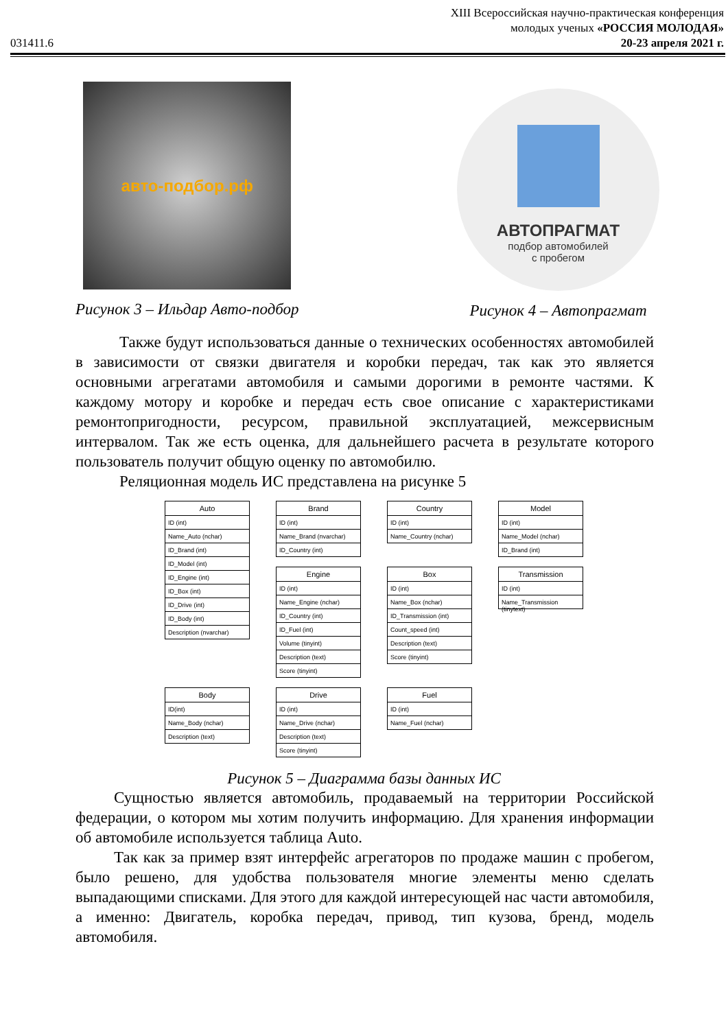XIII Всероссийская научно-практическая конференция
молодых ученых «РОССИЯ МОЛОДАЯ»
031411.6 20-23 апреля 2021 г.
авто-подбор.рф
Рисунок 3 – Ильдар Авто-подбор
АВТОПРАГМАТ
подбор автомобилей
с пробегом
Рисунок 4 – Автопрагмат
Также будут использоваться данные о технических особенностях автомобилей в зависимости от связки двигателя и коробки передач, так как это является основными агрегатами автомобиля и самыми дорогими в ремонте частями. К каждому мотору и коробке и передач есть свое описание с характеристиками ремонтопригодности, ресурсом, правильной эксплуатацией, межсервисным интервалом. Так же есть оценка, для дальнейшего расчета в результате которого пользователь получит общую оценку по автомобилю.
Реляционная модель ИС представлена на рисунке 5
Auto
ID (int)
Name_Auto (nchar)
ID_Brand (int)
ID_Model (int)
ID_Engine (int)
ID_Box (int)
ID_Drive (int)
ID_Body (int)
Description (nvarchar)
Brand
ID (int)
Name_Brand (nvarchar)
ID_Country (int)
Country
ID (int)
Name_Country (nchar)
Model
ID (int)
Name_Model (nchar)
ID_Brand (int)
Engine
ID (int)
Name_Engine (nchar)
ID_Country (int)
ID_Fuel (int)
Volume (tinyint)
Description (text)
Score (tinyint)
Box
ID (int)
Name_Box (nchar)
ID_Transmission (int)
Count_speed (int)
Description (text)
Score (tinyint)
Transmission
ID (int)
Name_Transmission (tinytext)
Body
ID(int)
Name_Body (nchar)
Description (text)
Drive
ID (int)
Name_Drive (nchar)
Description (text)
Score (tinyint)
Fuel
ID (int)
Name_Fuel (nchar)
Рисунок 5 – Диаграмма базы данных ИС
Сущностью является автомобиль, продаваемый на территории Российской федерации, о котором мы хотим получить информацию. Для хранения информации об автомобиле используется таблица Auto.
Так как за пример взят интерфейс агрегаторов по продаже машин с пробегом, было решено, для удобства пользователя многие элементы меню сделать выпадающими списками. Для этого для каждой интересующей нас части автомобиля, а именно: Двигатель, коробка передач, привод, тип кузова, бренд, модель автомобиля.